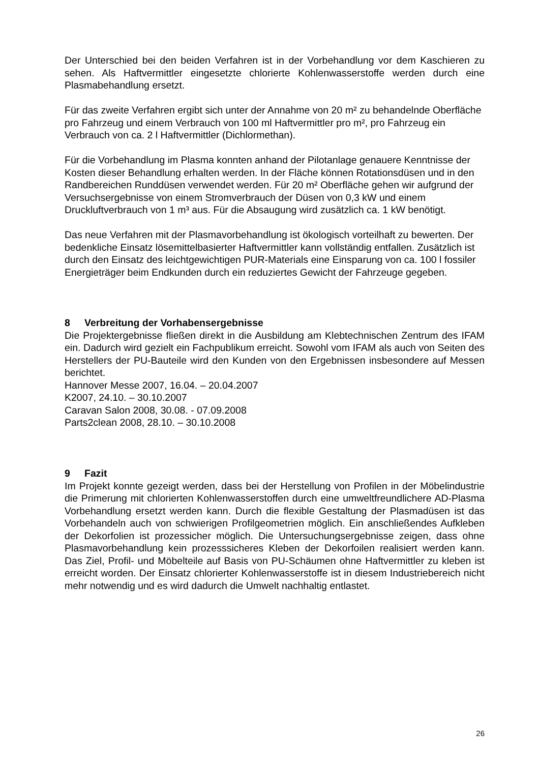Der Unterschied bei den beiden Verfahren ist in der Vorbehandlung vor dem Kaschieren zu sehen. Als Haftvermittler eingesetzte chlorierte Kohlenwasserstoffe werden durch eine Plasmabehandlung ersetzt.
Für das zweite Verfahren ergibt sich unter der Annahme von 20 m² zu behandelnde Oberfläche pro Fahrzeug und einem Verbrauch von 100 ml Haftvermittler pro m², pro Fahrzeug ein Verbrauch von ca. 2 l Haftvermittler (Dichlormethan).
Für die Vorbehandlung im Plasma konnten anhand der Pilotanlage genauere Kenntnisse der Kosten dieser Behandlung erhalten werden. In der Fläche können Rotationsdüsen und in den Randbereichen Runddüsen verwendet werden. Für 20 m² Oberfläche gehen wir aufgrund der Versuchsergebnisse von einem Stromverbrauch der Düsen von 0,3 kW und einem Druckluftverbrauch von 1 m³ aus. Für die Absaugung wird zusätzlich ca. 1 kW benötigt.
Das neue Verfahren mit der Plasmavorbehandlung ist ökologisch vorteilhaft zu bewerten. Der bedenkliche Einsatz lösemittelbasierter Haftvermittler kann vollständig entfallen. Zusätzlich ist durch den Einsatz des leichtgewichtigen PUR-Materials eine Einsparung von ca. 100 l fossiler Energieträger beim Endkunden durch ein reduziertes Gewicht der Fahrzeuge gegeben.
8 Verbreitung der Vorhabensergebnisse
Die Projektergebnisse fließen direkt in die Ausbildung am Klebtechnischen Zentrum des IFAM ein. Dadurch wird gezielt ein Fachpublikum erreicht. Sowohl vom IFAM als auch von Seiten des Herstellers der PU-Bauteile wird den Kunden von den Ergebnissen insbesondere auf Messen berichtet.
Hannover Messe 2007, 16.04. – 20.04.2007
K2007, 24.10. – 30.10.2007
Caravan Salon 2008, 30.08. - 07.09.2008
Parts2clean 2008, 28.10. – 30.10.2008
9 Fazit
Im Projekt konnte gezeigt werden, dass bei der Herstellung von Profilen in der Möbelindustrie die Primerung mit chlorierten Kohlenwasserstoffen durch eine umweltfreundlichere AD-Plasma Vorbehandlung ersetzt werden kann. Durch die flexible Gestaltung der Plasmadüsen ist das Vorbehandeln auch von schwierigen Profilgeometrien möglich. Ein anschließendes Aufkleben der Dekorfolien ist prozessicher möglich. Die Untersuchungsergebnisse zeigen, dass ohne Plasmavorbehandlung kein prozesssicheres Kleben der Dekorfoilen realisiert werden kann. Das Ziel, Profil- und Möbelteile auf Basis von PU-Schäumen ohne Haftvermittler zu kleben ist erreicht worden. Der Einsatz chlorierter Kohlenwasserstoffe ist in diesem Industriebereich nicht mehr notwendig und es wird dadurch die Umwelt nachhaltig entlastet.
26